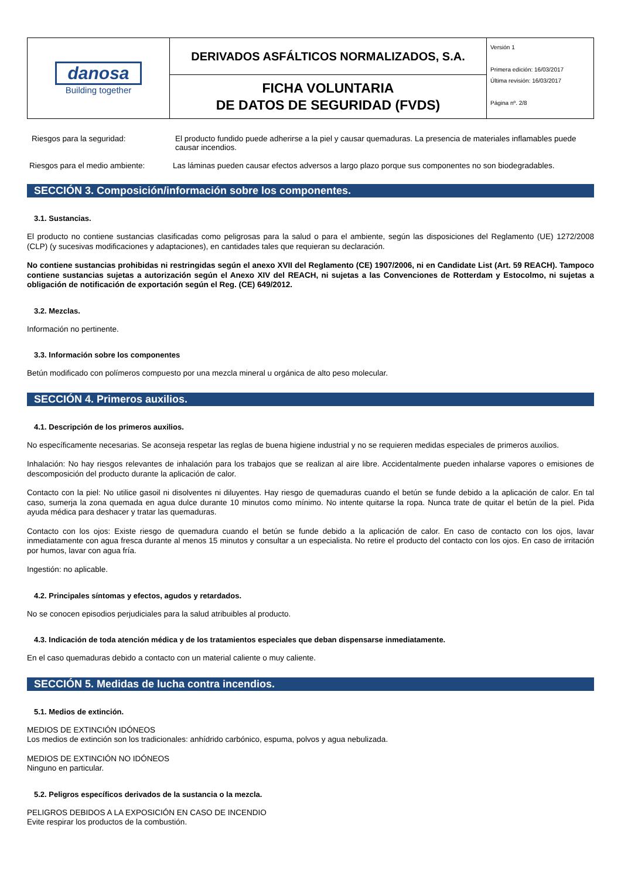| danosa Building together | DERIVADOS ASFÁLTICOS NORMALIZADOS, S.A. | Versión 1 Primera edición: 16/03/2017 Última revisión: 16/03/2017 Página nº. 2/8 |
| | FICHA VOLUNTARIA DE DATOS DE SEGURIDAD (FVDS) | |
Riesgos para la seguridad: El producto fundido puede adherirse a la piel y causar quemaduras. La presencia de materiales inflamables puede causar incendios.
Riesgos para el medio ambiente:
Las láminas pueden causar efectos adversos a largo plazo porque sus componentes no son biodegradables.
SECCIÓN 3. Composición/información sobre los componentes.
3.1. Sustancias.
El producto no contiene sustancias clasificadas como peligrosas para la salud o para el ambiente, según las disposiciones del Reglamento (UE) 1272/2008 (CLP) (y sucesivas modificaciones y adaptaciones), en cantidades tales que requieran su declaración.
No contiene sustancias prohibidas ni restringidas según el anexo XVII del Reglamento (CE) 1907/2006, ni en Candidate List (Art. 59 REACH). Tampoco contiene sustancias sujetas a autorización según el Anexo XIV del REACH, ni sujetas a las Convenciones de Rotterdam y Estocolmo, ni sujetas a obligación de notificación de exportación según el Reg. (CE) 649/2012.
3.2. Mezclas.
Información no pertinente.
3.3. Información sobre los componentes
Betún modificado con polímeros compuesto por una mezcla mineral u orgánica de alto peso molecular.
SECCIÓN 4. Primeros auxilios.
4.1. Descripción de los primeros auxilios.
No específicamente necesarias. Se aconseja respetar las reglas de buena higiene industrial y no se requieren medidas especiales de primeros auxilios.
Inhalación: No hay riesgos relevantes de inhalación para los trabajos que se realizan al aire libre. Accidentalmente pueden inhalarse vapores o emisiones de descomposición del producto durante la aplicación de calor.
Contacto con la piel: No utilice gasoil ni disolventes ni diluyentes. Hay riesgo de quemaduras cuando el betún se funde debido a la aplicación de calor. En tal caso, sumerja la zona quemada en agua dulce durante 10 minutos como mínimo. No intente quitarse la ropa. Nunca trate de quitar el betún de la piel. Pida ayuda médica para deshacer y tratar las quemaduras.
Contacto con los ojos: Existe riesgo de quemadura cuando el betún se funde debido a la aplicación de calor. En caso de contacto con los ojos, lavar inmediatamente con agua fresca durante al menos 15 minutos y consultar a un especialista. No retire el producto del contacto con los ojos. En caso de irritación por humos, lavar con agua fría.
Ingestión: no aplicable.
4.2. Principales síntomas y efectos, agudos y retardados.
No se conocen episodios perjudiciales para la salud atribuibles al producto.
4.3. Indicación de toda atención médica y de los tratamientos especiales que deban dispensarse inmediatamente.
En el caso quemaduras debido a contacto con un material caliente o muy caliente.
SECCIÓN 5. Medidas de lucha contra incendios.
5.1. Medios de extinción.
MEDIOS DE EXTINCIÓN IDÓNEOS
Los medios de extinción son los tradicionales: anhídrido carbónico, espuma, polvos y agua nebulizada.
MEDIOS DE EXTINCIÓN NO IDÓNEOS
Ninguno en particular.
5.2. Peligros específicos derivados de la sustancia o la mezcla.
PELIGROS DEBIDOS A LA EXPOSICIÓN EN CASO DE INCENDIO
Evite respirar los productos de la combustión.